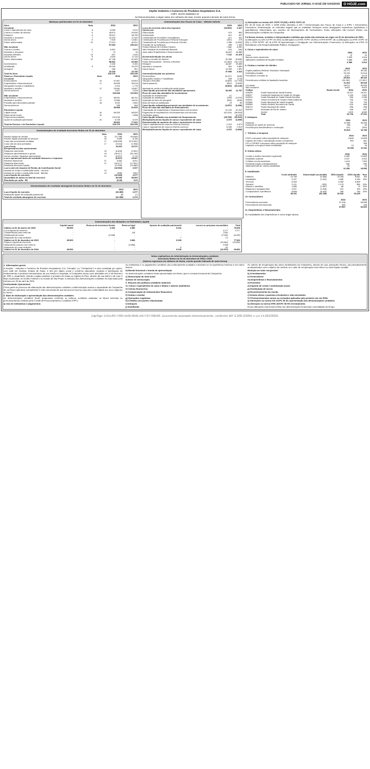PUBLICADO NO JORNAL O HOJE EM 01/05/2025 O HOJE.com
Hspfar Indústria e Comercio de Produtos Hospitalares S.A.
CNPJ: 26.921.908/0001-21
As Demonstrações a seguir estao em milhares de reais, exceto quando indicado de outra forma
Balanços patrimoniais em 31 de dezembro
| Ativo | Nota | 2024 | 2023 |
| --- | --- | --- | --- |
| Circulante | | | |
| Caixa e equivalentes de caixa | 4 | 6.085 | 2.013 |
| Contas a receber de clientes | 5 | 24.870 | 50.935 |
| Estoques | 6 | 20.612 | 34.788 |
| Impostos a recuperar | 7 | 10.376 | 11.325 |
| Outros ativos | 8 | 7.626 | 13.451 |
| Partes relacionadas | 22 | 27.513 | 42.811 |
| | | 97.082 | 155.323 |
| Não circulante | | | |
| Contas a receber | 5 | 6.432 | 9.603 |
| Impostos a recuperar | 7 | 13 | 16 |
| Impostos diferidos | 13 | 837 | 1.535 |
| Outros ativos | 8 | 3.630 | 11.114 |
| Partes relacionadas | 22 | 87.749 | 61.000 |
| | | 98.661 | 83.268 |
| Investimentos | | 3.166 | 3.165 |
| Imobilizado | 9 | 20.025 | 20.229 |
| Intangível | | 245 | 351 |
| | | 23.436 | 23.745 |
| Total do Ativo | | 219.179 | 262.336 |
| Passivo e Patrimônio Líquido | Nota | 2024 | 2023 |
| --- | --- | --- | --- |
| Circulante | | | |
| Fornecedores | 10 | 57.667 | 63.803 |
| Empréstimos e financiamentos | 11 | 30.589 | 36.014 |
| Obrigações sociais e trabalhistas | | 2.315 | 1.776 |
| Impostos a recolher | 12 | 18.641 | 18.887 |
| Outros passivos | | 1.437 | 2.024 |
| | | 110.649 | 122.504 |
| Não circulante | | | |
| Empréstimos e financiamentos | 11 | 34.831 | 44.781 |
| Impostos a recolher | 12 | 11.666 | 14.015 |
| Provisão para demandas judiciais | 14 | 3.032 | 2.560 |
| Outros passivos | | 339 | 554 |
| | | 49.868 | 61.910 |
| Patrimônio Líquido | | | |
| Capital social | 15 | 69.000 | 69.000 |
| Reservas de lucros | 15 | - | 2.694 |
| Prejuízos Acumulados | | (16.574) | - |
| Ajuste de avaliação patrimonial | 15 | 6.236 | 6.228 |
| | | 58.662 | 77.922 |
| Total do Passivo e do Patrimônio Líquido | | 219.179 | 262.336 |
Demonstrações do resultado Exercícios findos em 31 de dezembro
| | Nota | 2024 | 2023 |
| --- | --- | --- | --- |
| Receita líquida de vendas | 16 | 227.096 | 316.659 |
| Receita líquida prestação de serviços | 16 | 6.680 | 4.748 |
| Custo das mercadorias vendidas | 17 | (195.839) | (275.832) |
| Custo dos serviços prestados | 17 | (3.014) | (2.304) |
| Lucro bruto | | 34.923 | 43.271 |
| (Despesas)/receitas operacionais | | | |
| Despesas comerciais | 18 | (5.426) | (2.651) |
| Despesas administrativas e gerais | 19 | (30.517) | (30.768) |
| Outras receitas / despesas operacionais | 20 | (5.607) | 5.715 |
| Lucro operacional antes do resultado financeiro e impostos | | (6.627) | 15.567 |
| Receitas financeiras | 21 | 4.642 | 4.911 |
| Despesas financeiras | 21 | (16.577) | (17.951) |
| Resultado financeiro líquido | | (11.935) | (13.040) |
| Lucro antes do Imposto de Renda, da Contribuição Social | | (18.562) | 2.527 |
| Imposto de renda e contribuição social - corrente | 13 | - | - |
| Imposto de renda e contribuição social - diferido | 13 | (698) | (250) |
| Lucro líquido do exercício | | (19.260) | 2.277 |
| Quantidade de ações no final do exercício | | 69.000 | 69.000 |
| Resultado por ação - R$ | | (0,28) | 0,03 |
Demonstrações do resultado abrangente Exercícios findos em 31 de dezembro
| | 2024 | 2023 |
| --- | --- | --- |
| Lucro líquido do exercício | (19.260) | 2.277 |
| Realização ajuste de avaliação patrimonial | (8) | (7) |
| Total do resultado abrangente do exercício | (19.268) | 2.270 |
Demonstrações dos Fluxos de Caixa – Método indireto
| | 2024 | 2023 |
| --- | --- | --- |
| Lucro do exercício antes dos impostos | (18.562) | 2.527 |
| Ajustes por: | | |
| Depreciação | 973 | 963 |
| Amortização | 412 | 307 |
| Constituição de Provisões Contingências | 471 | 331 |
| Constituição de Provisão para Perda de Estoques | (282) | 278 |
| Constituição de Provisão para Perda de Clientes | 1.396 | (2.880) |
| Provisão de Juros/Multas | 899 | 2.030 |
| Perdas efetivas de Créditos Clientes | 7.442 | 4.092 |
| Valor Residual do Imobilizado Baixado | (19) | (56) |
| Juros sobre Empréstimos e Financiamentos | 14.422 | 14.886 |
| | 7.152 | 22.478 |
| (Aumento)/redução nos ativos | | |
| Contas a receber de clientes | 20.398 | (5.695) |
| Partes Relacionadas - Direitos a Receber | (11.450) | (14.722) |
| Estoques | 14.457 | 19.460 |
| Impostos a recuperar | 952 | 3.480 |
| Outros Ativos | 13.309 | 1.891 |
| | 37.666 | 4.414 |
| Aumento/(redução) nos passivos | | |
| Fornecedores | (6.137) | (509) |
| Obrigações Sociais e Trabalhistas | 539 | (174) |
| Tributos a Recolher | (3.493) | (11.793) |
| Outros passivos | (802) | (2.659) |
| | (9.893) | (15.135) |
| Impostos de renda e contribuição social pagos | - | - |
| Caixa líquido proveniente das atividades operacionais | 34.925 | 11.757 |
| Fluxo de caixa das atividades de investimento | | |
| Aquisição de investimentos | (1) | - |
| Aquisição de imobilizado | (769) | (1.970) |
| Aquisição de bens do intangível | (306) | (606) |
| Baixa de bens do imobilizado | 19 | 80 |
| Caixa líquido utilizado/(proveniente) nas atividades de investimento | (1.057) | (2.496) |
| Fluxo de caixa das atividades de financiamento | | |
| Contratação de empréstimos e financiamentos com terceiros | 31.220 | 32.322 |
| Pagamento de empréstimos e financiamentos com terceiros | (61.016) | (39.053) |
| Dividendos pagos | - | (4.190) |
| Caixa líquido utilizado nas atividades de financiamento | (29.796) | (10.921) |
| (Redução)/Aumento líquido de caixa e equivalentes de caixa | 4.072 | (1.660) |
| Demonstração do aumento do caixa e equivalentes de caixa | | |
| Caixa e equivalentes de caixa no início do exercício | 2.013 | 3.673 |
| Caixa e equivalentes de caixa no final do exercício | 6.085 | 2.013 |
| (Redução)/Aumento líquido de caixa e equivalentes de caixa | 4.072 | (1.660) |
c) Alterações na norma IAS 7/CPC 03 (R2) e IFRS 7/CPC 40
Em 25 de maio de 2023, o IASB emitiu emendas à IAS 7 Demonstração dos Fluxos de Caixa e a IFRS 7 Instrumentos Financeiros: Evidenciação. As emendas exigem que as entidades forneçam certas divulgações específicas (qualitativas e quantitativas) relacionadas aos acordos de financiamento de fornecedores. Estas alterações não tiveram efeitos nas demonstrações contábeis da Companhia.
3.4 Novas normas, revisões e interpretações emitidas que ainda não entraram em vigor em 31 de dezembro de 2024
a) Alterações na IAS 21/CPC 02 (R2); b) Alterações na IFRS 7/CPC 40 (R1) e IFRS 9/CPC 48; c) Alterações na IFRS 7/CPC 40 (R1) e IFRS 9/CPC 48; d) IFRS 18 Apresentação e Divulgação nas Demonstrações Financeiras; e) Alterações na IFRS 19 Subsidiárias sem Responsabilidade Pública: Divulgações.
4. Caixa e equivalentes de caixa
| | 2024 | 2023 |
| --- | --- | --- |
| Caixa | 12 | 10 |
| Bancos conta movimento | 2.633 | 1.514 |
| Aplicações contábeis de liquidez imediata | 3.440 | 489 |
| | 6.085 | 2.013 |
5. Contas a receber de clientes
| | 2024 | 2023 |
| --- | --- | --- |
| Órgãos públicos (Federal, Estadual e Municipal) | 28.171 | 30.143 |
| Entidades privadas | 28.136 | 51.614 |
| Precatórios a receber (i) | 4.287 | 6.678 |
| | 60.594 | 88.435 |
| Provisão para créditos de liquidação duvidosa | (29.292) | (27.897) |
| | 31.302 | 60.538 |
| Circulante | 24.870 | 50.935 |
| Não circulante | 6.432 | 9.603 |
| Código | Razão Social | 2024 | 2023 |
| --- | --- | --- | --- |
| 000006 | Fundo Especial de Saúde Funesa | 16.207 | 16.207 |
| 006327 | Fundação Hospitalar de Saúde Do Sergipe | 1.188 | 1.432 |
| 002915 | Fundo Estadual de Saúde Estado Roraima | 886 | 2.088 |
| 000261 | Sesma Secretaria M Saúde e Meio Ambiente | 755 | 755 |
| 002840 | Fundo Municipal de Saúde Arapolis | 750 | 750 |
| 000388 | Distrito Federal Secretaria de Saúde | 616 | 668 |
| 004723 | Fundo Municipal de Saúde | 394 | 394 |
| 003752 | Município de Rio de Janeiro | 339 | 697 |
| | Outros | 1.603 | 4.540 |
| | Total | 22.738 | 27.531 |
6. Estoques
| | 2024 | 2023 |
| --- | --- | --- |
| Estoques | 20.399 | 35.056 |
| Estoques em poder de terceiros | 264 | 65 |
| Provisão para obsolescência e realização | (51) | (333) |
| | 20.612 | 34.788 |
7. Tributos a recuperar
| | 2024 | 2023 |
| --- | --- | --- |
| ICMS a recuperar sobre aquisição de estoques | 9.458 | 10.488 |
| Imposto de renda e contribuição social a compensar | 918 | 441 |
| PIS e COFINS a recuperar sobre aquisição de estoques | - | 396 |
| Impostos a recuperar sobre imobilizado | 13 | 16 |
| | 10.389 | 11.341 |
8. Outros ativos
| | 2024 | 2023 |
| --- | --- | --- |
| Contas a receber Operação Logística(i) | 5.680 | 12.469 |
| Depósitos Judiciais | 3.537 | 3.502 |
| Créditos com fornecedores | 1.474 | 7.983 |
| Despesas pagas antecipadamente | 540 | 586 |
| Adiantamentos de verbas trabalhistas | 25 | 25 |
| | 11.256 | 24.565 |
9. Imobilizado
| | Custo atribuído | Depreciação acumulada | 2024 Líquido | 2023 Líquido | Taxa |
| --- | --- | --- | --- | --- | --- |
| Edifícios | 15.768 | (5.564) | 10.204 | 8.641 | 4% |
| Instalações | 3.187 | (1.501) | 1.686 | 3.185 | 10% |
| Terrenos | 6.358 | - | 6.358 | 6.358 | - |
| Veículos | 2.101 | (923) | 1.178 | 996 | 20% |
| Móveis e utensílios | 1.946 | (1.897) | 49 | 75 | 20% |
| Máquinas e equipamentos | 2.007 | (1.816) | 191 | 190 | 10% |
| Computadores e periféricos | 4.984 | (4.625) | 359 | 784 | 20% |
| | 36.351 | (16.326) | 20.025 | 20.229 | |
10. Fornecedores
| | 2024 | 2023 |
| --- | --- | --- |
| Fornecedores nacionais | 57.204 | 63.599 |
| Fornecedores internacionais | 463 | 204 |
| | 57.667 | 63.803 |
11. Empréstimos e financiamentos
As modalidades dos empréstimos é como segue abaixo:
Demonstrações das Mutações no Patrimônio Líquido
| | Capital social | Reserva de incentivos fiscais | Reserva legal | Ajustes de avaliação patrimonial | Lucros ou prejuízos acumulados | Total |
| --- | --- | --- | --- | --- | --- | --- |
| Saldos em 01 de janeiro de 2023 | 69.000 | 2.034 | 2.580 | 6.221 | - | 79.835 |
| Lucro líquido do exercício | - | - | - | - | 2.277 | 2.277 |
| Transferências para reservas | - | - | 114 | - | (114) | - |
| Distribuição de lucros | - | (2.034) | - | - | (2.156) | (4.190) |
| Realização do custo atribuído | - | - | - | 7 | (7) | - |
| Saldos em 31 de dezembro de 2023 | 69.000 | - | 2.694 | 6.228 | - | 77.922 |
| Prejuízo Líquido do Exercício | - | - | - | - | (19.260) | (19.260) |
| Absorção de prejuízo com reserva | - | - | (2.694) | - | 2.694 | - |
| Realização do custo atribuído | - | - | - | 8 | (8) | - |
| Saldos em 31 de dezembro de 2024 | 69.000 | - | - | 6.236 | (16.574) | 58.662 |
Notas explicativas da Administração às demonstrações contábeis
Exercícios findos em 31 de dezembro de 2024 e 2023
(Valores expressos em milhares de Reais, exceto quando indicado de outra forma)
1. Informações gerais
A Hospfar - Indústria e Comércio de Produtos Hospitalares S.A. ("Hospfar" ou "Companhia") é uma sociedade por ações, com sede em Goiânia, Estado de Goiás, e tem por objeto social o comércio atacadista, varejista e distribuição de medicamentos e produtos farmacêuticos de uso médico e hospitalar. A Companhia iniciou suas atividades em 1º de fevereiro de 1991 e, atualmente, atende a órgãos públicos e privados em todas as regiões do País, através de sua matriz e de suas 2 filiais localizadas no Distrito Federal e no estado de São Paulo. A emissão das demonstrações contábeis foi autorizada pela Diretoria em 30 de abril de 2025.
Continuidade Operacional
Como parte do processo de elaboração das demonstrações contábeis a Administração avaliou a capacidade da Companhia de continuar operando normalmente e está convencida de que ela possui recursos para dar continuidade aos seus negócios no futuro.
2. Base de elaboração e apresentação das demonstrações contábeis
As demonstrações contábeis foram preparadas conforme as práticas contábeis adotadas no Brasil incluindo os pronunciamentos emitidos pelo Comitê de Pronunciamentos Contábeis (CPC).
a) Uso de estimativas e julgamentos
As estimativas e os julgamentos contábeis são continuamente avaliados e baseiam-se na experiência histórica e em outros fatores.
b) Moeda funcional e moeda de apresentação
As demonstrações contábeis estão apresentadas em Reais, que é a moeda funcional da Companhia.
c) Mensuração do valor justo
d) Base de mensuração
3. Resumo das políticas contábeis materiais
3.1 Caixa e equivalentes de caixa e títulos e valores mobiliários
3.2 Ativos financeiros
e) Compensação de instrumentos financeiros
f) Contas a receber
g) Operações Logísticas
h) Créditos com partes relacionadas
i) Estoques
j) Imobilizado
Os valores de recuperação dos ativos imobilizados da Companhia, através de suas operações futuras, são periodicamente acompanhados com o objetivo de verificar se o valor de recuperação está inferior ao valor líquido contábil.
Redução ao valor recuperável
k) Arrendamentos
l) Fornecedores
m) Empréstimos e financiamentos
n) Provisões
o) Imposto de renda e contribuição social
p) Distribuição de lucros
q) Reconhecimento da receita
r) Demais ativos e passivos circulantes e não circulantes
3.3 Pronunciamentos novos ou revisados aplicados pela primeira vez em 2024
a) Alterações na norma IAS 1/CPC 26 R1 Apresentação das demonstrações contábeis
b) Alteração na norma IFRS 16/CPC 06 R2 Arrendamento
Essas alterações não tiveram efeito nas demonstrações financeiras consolidadas do Grupo.
ZapSign 1515cf5f-7400-4e0b-8b6c-b67727708c68. Documento assinado eletronicamente, conforme MP 2.200-2/2001 e Lei 14.063/2020.